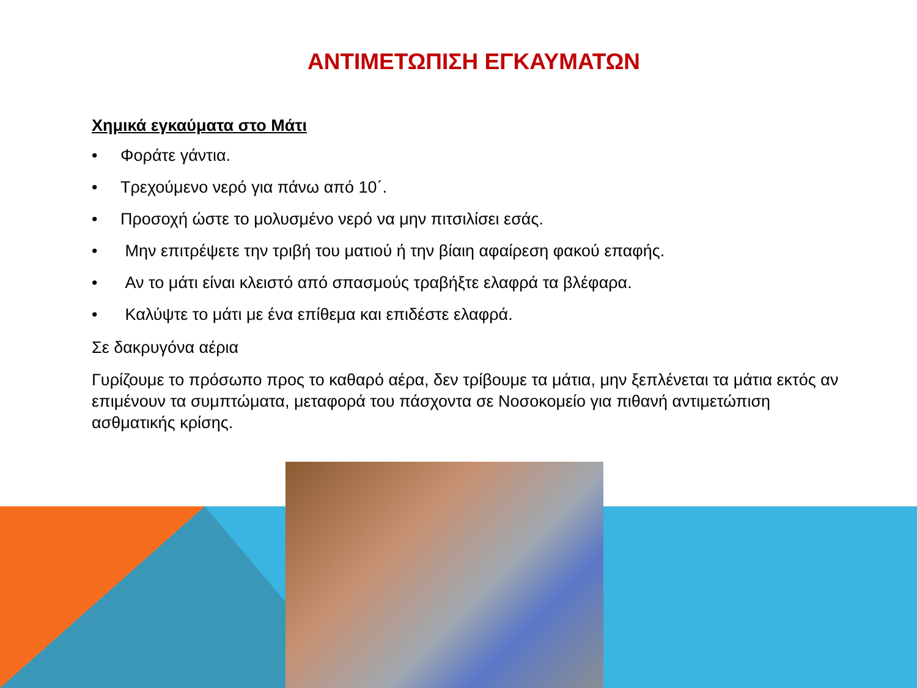ΑΝΤΙΜΕΤΩΠΙΣΗ ΕΓΚΑΥΜΑΤΩΝ
Χημικά εγκαύματα στο Μάτι
• Φοράτε γάντια.
• Τρεχούμενο νερό για πάνω από 10΄.
• Προσοχή ώστε το μολυσμένο νερό να μην πιτσιλίσει εσάς.
• Μην επιτρέψετε την τριβή του ματιού ή την βίαιη αφαίρεση φακού επαφής.
• Αν το μάτι είναι κλειστό από σπασμούς τραβήξτε ελαφρά τα βλέφαρα.
• Καλύψτε το μάτι με ένα επίθεμα και επιδέστε ελαφρά.
Σε δακρυγόνα αέρια
Γυρίζουμε το πρόσωπο προς το καθαρό αέρα, δεν τρίβουμε τα μάτια, μην ξεπλένεται τα μάτια εκτός αν επιμένουν τα συμπτώματα, μεταφορά του πάσχοντα σε Νοσοκομείο για πιθανή αντιμετώπιση ασθματικής κρίσης.